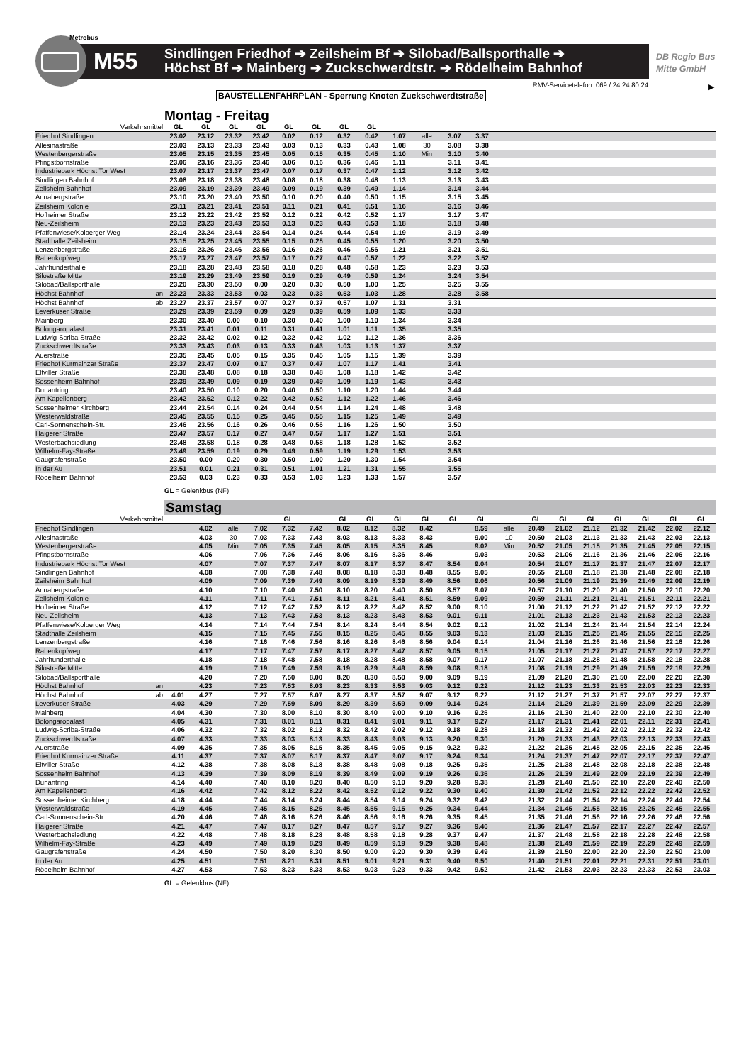Metrobus
M55
Sindlingen Friedhof ➔ Zeilsheim Bf ➔ Silobad/Ballsporthalle ➔
Höchst Bf ➔ Mainberg ➔ Zuckschwerdtstr. ➔ Rödelheim Bahnhof
DB Regio Bus
Mitte GmbH
RMV-Servicetelefon: 069 / 24 24 80 24 ▶
BAUSTELLENFAHRPLAN - Sperrung Knoten Zuckschwerdtstraße
Montag - Freitag
| Verkehrsmittel | | GL | GL | GL | GL | GL | GL | GL | GL | | | | | |
| --- | --- | --- | --- | --- | --- | --- | --- | --- | --- | --- | --- | --- | --- | --- |
| Friedhof Sindlingen | | 23.02 | 23.12 | 23.32 | 23.42 | 0.02 | 0.12 | 0.32 | 0.42 | 1.07 | alle | 3.07 | 3.37 | |
| Allesinastraße | | 23.03 | 23.13 | 23.33 | 23.43 | 0.03 | 0.13 | 0.33 | 0.43 | 1.08 | 30 | 3.08 | 3.38 | |
| Westenbergerstraße | | 23.05 | 23.15 | 23.35 | 23.45 | 0.05 | 0.15 | 0.35 | 0.45 | 1.10 | Min | 3.10 | 3.40 | |
| Pfingstbornstraße | | 23.06 | 23.16 | 23.36 | 23.46 | 0.06 | 0.16 | 0.36 | 0.46 | 1.11 | | 3.11 | 3.41 | |
| Industriepark Höchst Tor West | | 23.07 | 23.17 | 23.37 | 23.47 | 0.07 | 0.17 | 0.37 | 0.47 | 1.12 | | 3.12 | 3.42 | |
| Sindlingen Bahnhof | | 23.08 | 23.18 | 23.38 | 23.48 | 0.08 | 0.18 | 0.38 | 0.48 | 1.13 | | 3.13 | 3.43 | |
| Zeilsheim Bahnhof | | 23.09 | 23.19 | 23.39 | 23.49 | 0.09 | 0.19 | 0.39 | 0.49 | 1.14 | | 3.14 | 3.44 | |
| Annabergstraße | | 23.10 | 23.20 | 23.40 | 23.50 | 0.10 | 0.20 | 0.40 | 0.50 | 1.15 | | 3.15 | 3.45 | |
| Zeilsheim Kolonie | | 23.11 | 23.21 | 23.41 | 23.51 | 0.11 | 0.21 | 0.41 | 0.51 | 1.16 | | 3.16 | 3.46 | |
| Hofheimer Straße | | 23.12 | 23.22 | 23.42 | 23.52 | 0.12 | 0.22 | 0.42 | 0.52 | 1.17 | | 3.17 | 3.47 | |
| Neu-Zeilsheim | | 23.13 | 23.23 | 23.43 | 23.53 | 0.13 | 0.23 | 0.43 | 0.53 | 1.18 | | 3.18 | 3.48 | |
| Pfaffenwiese/Kolberger Weg | | 23.14 | 23.24 | 23.44 | 23.54 | 0.14 | 0.24 | 0.44 | 0.54 | 1.19 | | 3.19 | 3.49 | |
| Stadthalle Zeilsheim | | 23.15 | 23.25 | 23.45 | 23.55 | 0.15 | 0.25 | 0.45 | 0.55 | 1.20 | | 3.20 | 3.50 | |
| Lenzenbergstraße | | 23.16 | 23.26 | 23.46 | 23.56 | 0.16 | 0.26 | 0.46 | 0.56 | 1.21 | | 3.21 | 3.51 | |
| Rabenkopfweg | | 23.17 | 23.27 | 23.47 | 23.57 | 0.17 | 0.27 | 0.47 | 0.57 | 1.22 | | 3.22 | 3.52 | |
| Jahrhunderthalle | | 23.18 | 23.28 | 23.48 | 23.58 | 0.18 | 0.28 | 0.48 | 0.58 | 1.23 | | 3.23 | 3.53 | |
| Silostraße Mitte | | 23.19 | 23.29 | 23.49 | 23.59 | 0.19 | 0.29 | 0.49 | 0.59 | 1.24 | | 3.24 | 3.54 | |
| Silobad/Ballsporthalle | | 23.20 | 23.30 | 23.50 | 0.00 | 0.20 | 0.30 | 0.50 | 1.00 | 1.25 | | 3.25 | 3.55 | |
| Höchst Bahnhof | an | 23.23 | 23.33 | 23.53 | 0.03 | 0.23 | 0.33 | 0.53 | 1.03 | 1.28 | | 3.28 | 3.58 | |
| Höchst Bahnhof | ab | 23.27 | 23.37 | 23.57 | 0.07 | 0.27 | 0.37 | 0.57 | 1.07 | 1.31 | | 3.31 | | |
| Leverkuser Straße | | 23.29 | 23.39 | 23.59 | 0.09 | 0.29 | 0.39 | 0.59 | 1.09 | 1.33 | | 3.33 | | |
| Mainberg | | 23.30 | 23.40 | 0.00 | 0.10 | 0.30 | 0.40 | 1.00 | 1.10 | 1.34 | | 3.34 | | |
| Bolongaropalast | | 23.31 | 23.41 | 0.01 | 0.11 | 0.31 | 0.41 | 1.01 | 1.11 | 1.35 | | 3.35 | | |
| Ludwig-Scriba-Straße | | 23.32 | 23.42 | 0.02 | 0.12 | 0.32 | 0.42 | 1.02 | 1.12 | 1.36 | | 3.36 | | |
| Zuckschwerdtstraße | | 23.33 | 23.43 | 0.03 | 0.13 | 0.33 | 0.43 | 1.03 | 1.13 | 1.37 | | 3.37 | | |
| Auerstraße | | 23.35 | 23.45 | 0.05 | 0.15 | 0.35 | 0.45 | 1.05 | 1.15 | 1.39 | | 3.39 | | |
| Friedhof Kurmainzer Straße | | 23.37 | 23.47 | 0.07 | 0.17 | 0.37 | 0.47 | 1.07 | 1.17 | 1.41 | | 3.41 | | |
| Eltviller Straße | | 23.38 | 23.48 | 0.08 | 0.18 | 0.38 | 0.48 | 1.08 | 1.18 | 1.42 | | 3.42 | | |
| Sossenheim Bahnhof | | 23.39 | 23.49 | 0.09 | 0.19 | 0.39 | 0.49 | 1.09 | 1.19 | 1.43 | | 3.43 | | |
| Dunantring | | 23.40 | 23.50 | 0.10 | 0.20 | 0.40 | 0.50 | 1.10 | 1.20 | 1.44 | | 3.44 | | |
| Am Kapellenberg | | 23.42 | 23.52 | 0.12 | 0.22 | 0.42 | 0.52 | 1.12 | 1.22 | 1.46 | | 3.46 | | |
| Sossenheimer Kirchberg | | 23.44 | 23.54 | 0.14 | 0.24 | 0.44 | 0.54 | 1.14 | 1.24 | 1.48 | | 3.48 | | |
| Westerwaldstraße | | 23.45 | 23.55 | 0.15 | 0.25 | 0.45 | 0.55 | 1.15 | 1.25 | 1.49 | | 3.49 | | |
| Carl-Sonnenschein-Str. | | 23.46 | 23.56 | 0.16 | 0.26 | 0.46 | 0.56 | 1.16 | 1.26 | 1.50 | | 3.50 | | |
| Haigerer Straße | | 23.47 | 23.57 | 0.17 | 0.27 | 0.47 | 0.57 | 1.17 | 1.27 | 1.51 | | 3.51 | | |
| Westerbachsiedlung | | 23.48 | 23.58 | 0.18 | 0.28 | 0.48 | 0.58 | 1.18 | 1.28 | 1.52 | | 3.52 | | |
| Wilhelm-Fay-Straße | | 23.49 | 23.59 | 0.19 | 0.29 | 0.49 | 0.59 | 1.19 | 1.29 | 1.53 | | 3.53 | | |
| Gaugrafenstraße | | 23.50 | 0.00 | 0.20 | 0.30 | 0.50 | 1.00 | 1.20 | 1.30 | 1.54 | | 3.54 | | |
| In der Au | | 23.51 | 0.01 | 0.21 | 0.31 | 0.51 | 1.01 | 1.21 | 1.31 | 1.55 | | 3.55 | | |
| Rödelheim Bahnhof | | 23.53 | 0.03 | 0.23 | 0.33 | 0.53 | 1.03 | 1.23 | 1.33 | 1.57 | | 3.57 | | |
GL = Gelenkbus (NF)
Samstag
| Verkehrsmittel | | | | | | GL | | GL | GL | GL | GL | GL | GL | | GL | GL | GL | GL | GL | GL | GL |
| --- | --- | --- | --- | --- | --- | --- | --- | --- | --- | --- | --- | --- | --- | --- | --- | --- | --- | --- | --- | --- | --- |
| Friedhof Sindlingen | | | 4.02 | alle | 7.02 | 7.32 | 7.42 | 8.02 | 8.12 | 8.32 | 8.42 | | 8.59 | alle | 20.49 | 21.02 | 21.12 | 21.32 | 21.42 | 22.02 | 22.12 |
| Allesinastraße | | | 4.03 | 30 | 7.03 | 7.33 | 7.43 | 8.03 | 8.13 | 8.33 | 8.43 | | 9.00 | 10 | 20.50 | 21.03 | 21.13 | 21.33 | 21.43 | 22.03 | 22.13 |
| Westenbergerstraße | | | 4.05 | Min | 7.05 | 7.35 | 7.45 | 8.05 | 8.15 | 8.35 | 8.45 | | 9.02 | Min | 20.52 | 21.05 | 21.15 | 21.35 | 21.45 | 22.05 | 22.15 |
| Pfingstbornstraße | | | 4.06 | | 7.06 | 7.36 | 7.46 | 8.06 | 8.16 | 8.36 | 8.46 | | 9.03 | | 20.53 | 21.06 | 21.16 | 21.36 | 21.46 | 22.06 | 22.16 |
| Industriepark Höchst Tor West | | | 4.07 | | 7.07 | 7.37 | 7.47 | 8.07 | 8.17 | 8.37 | 8.47 | 8.54 | 9.04 | | 20.54 | 21.07 | 21.17 | 21.37 | 21.47 | 22.07 | 22.17 |
| Sindlingen Bahnhof | | | 4.08 | | 7.08 | 7.38 | 7.48 | 8.08 | 8.18 | 8.38 | 8.48 | 8.55 | 9.05 | | 20.55 | 21.08 | 21.18 | 21.38 | 21.48 | 22.08 | 22.18 |
| Zeilsheim Bahnhof | | | 4.09 | | 7.09 | 7.39 | 7.49 | 8.09 | 8.19 | 8.39 | 8.49 | 8.56 | 9.06 | | 20.56 | 21.09 | 21.19 | 21.39 | 21.49 | 22.09 | 22.19 |
| Annabergstraße | | | 4.10 | | 7.10 | 7.40 | 7.50 | 8.10 | 8.20 | 8.40 | 8.50 | 8.57 | 9.07 | | 20.57 | 21.10 | 21.20 | 21.40 | 21.50 | 22.10 | 22.20 |
| Zeilsheim Kolonie | | | 4.11 | | 7.11 | 7.41 | 7.51 | 8.11 | 8.21 | 8.41 | 8.51 | 8.59 | 9.09 | | 20.59 | 21.11 | 21.21 | 21.41 | 21.51 | 22.11 | 22.21 |
| Hofheimer Straße | | | 4.12 | | 7.12 | 7.42 | 7.52 | 8.12 | 8.22 | 8.42 | 8.52 | 9.00 | 9.10 | | 21.00 | 21.12 | 21.22 | 21.42 | 21.52 | 22.12 | 22.22 |
| Neu-Zeilsheim | | | 4.13 | | 7.13 | 7.43 | 7.53 | 8.13 | 8.23 | 8.43 | 8.53 | 9.01 | 9.11 | | 21.01 | 21.13 | 21.23 | 21.43 | 21.53 | 22.13 | 22.23 |
| Pfaffenwiese/Kolberger Weg | | | 4.14 | | 7.14 | 7.44 | 7.54 | 8.14 | 8.24 | 8.44 | 8.54 | 9.02 | 9.12 | | 21.02 | 21.14 | 21.24 | 21.44 | 21.54 | 22.14 | 22.24 |
| Stadthalle Zeilsheim | | | 4.15 | | 7.15 | 7.45 | 7.55 | 8.15 | 8.25 | 8.45 | 8.55 | 9.03 | 9.13 | | 21.03 | 21.15 | 21.25 | 21.45 | 21.55 | 22.15 | 22.25 |
| Lenzenbergstraße | | | 4.16 | | 7.16 | 7.46 | 7.56 | 8.16 | 8.26 | 8.46 | 8.56 | 9.04 | 9.14 | | 21.04 | 21.16 | 21.26 | 21.46 | 21.56 | 22.16 | 22.26 |
| Rabenkopfweg | | | 4.17 | | 7.17 | 7.47 | 7.57 | 8.17 | 8.27 | 8.47 | 8.57 | 9.05 | 9.15 | | 21.05 | 21.17 | 21.27 | 21.47 | 21.57 | 22.17 | 22.27 |
| Jahrhunderthalle | | | 4.18 | | 7.18 | 7.48 | 7.58 | 8.18 | 8.28 | 8.48 | 8.58 | 9.07 | 9.17 | | 21.07 | 21.18 | 21.28 | 21.48 | 21.58 | 22.18 | 22.28 |
| Silostraße Mitte | | | 4.19 | | 7.19 | 7.49 | 7.59 | 8.19 | 8.29 | 8.49 | 8.59 | 9.08 | 9.18 | | 21.08 | 21.19 | 21.29 | 21.49 | 21.59 | 22.19 | 22.29 |
| Silobad/Ballsporthalle | | | 4.20 | | 7.20 | 7.50 | 8.00 | 8.20 | 8.30 | 8.50 | 9.00 | 9.09 | 9.19 | | 21.09 | 21.20 | 21.30 | 21.50 | 22.00 | 22.20 | 22.30 |
| Höchst Bahnhof | an | | 4.23 | | 7.23 | 7.53 | 8.03 | 8.23 | 8.33 | 8.53 | 9.03 | 9.12 | 9.22 | | 21.12 | 21.23 | 21.33 | 21.53 | 22.03 | 22.23 | 22.33 |
| Höchst Bahnhof | ab | 4.01 | 4.27 | | 7.27 | 7.57 | 8.07 | 8.27 | 8.37 | 8.57 | 9.07 | 9.12 | 9.22 | | 21.12 | 21.27 | 21.37 | 21.57 | 22.07 | 22.27 | 22.37 |
| Leverkuser Straße | | 4.03 | 4.29 | | 7.29 | 7.59 | 8.09 | 8.29 | 8.39 | 8.59 | 9.09 | 9.14 | 9.24 | | 21.14 | 21.29 | 21.39 | 21.59 | 22.09 | 22.29 | 22.39 |
| Mainberg | | 4.04 | 4.30 | | 7.30 | 8.00 | 8.10 | 8.30 | 8.40 | 9.00 | 9.10 | 9.16 | 9.26 | | 21.16 | 21.30 | 21.40 | 22.00 | 22.10 | 22.30 | 22.40 |
| Bolongaropalast | | 4.05 | 4.31 | | 7.31 | 8.01 | 8.11 | 8.31 | 8.41 | 9.01 | 9.11 | 9.17 | 9.27 | | 21.17 | 21.31 | 21.41 | 22.01 | 22.11 | 22.31 | 22.41 |
| Ludwig-Scriba-Straße | | 4.06 | 4.32 | | 7.32 | 8.02 | 8.12 | 8.32 | 8.42 | 9.02 | 9.12 | 9.18 | 9.28 | | 21.18 | 21.32 | 21.42 | 22.02 | 22.12 | 22.32 | 22.42 |
| Zuckschwerdtstraße | | 4.07 | 4.33 | | 7.33 | 8.03 | 8.13 | 8.33 | 8.43 | 9.03 | 9.13 | 9.20 | 9.30 | | 21.20 | 21.33 | 21.43 | 22.03 | 22.13 | 22.33 | 22.43 |
| Auerstraße | | 4.09 | 4.35 | | 7.35 | 8.05 | 8.15 | 8.35 | 8.45 | 9.05 | 9.15 | 9.22 | 9.32 | | 21.22 | 21.35 | 21.45 | 22.05 | 22.15 | 22.35 | 22.45 |
| Friedhof Kurmainzer Straße | | 4.11 | 4.37 | | 7.37 | 8.07 | 8.17 | 8.37 | 8.47 | 9.07 | 9.17 | 9.24 | 9.34 | | 21.24 | 21.37 | 21.47 | 22.07 | 22.17 | 22.37 | 22.47 |
| Eltviller Straße | | 4.12 | 4.38 | | 7.38 | 8.08 | 8.18 | 8.38 | 8.48 | 9.08 | 9.18 | 9.25 | 9.35 | | 21.25 | 21.38 | 21.48 | 22.08 | 22.18 | 22.38 | 22.48 |
| Sossenheim Bahnhof | | 4.13 | 4.39 | | 7.39 | 8.09 | 8.19 | 8.39 | 8.49 | 9.09 | 9.19 | 9.26 | 9.36 | | 21.26 | 21.39 | 21.49 | 22.09 | 22.19 | 22.39 | 22.49 |
| Dunantring | | 4.14 | 4.40 | | 7.40 | 8.10 | 8.20 | 8.40 | 8.50 | 9.10 | 9.20 | 9.28 | 9.38 | | 21.28 | 21.40 | 21.50 | 22.10 | 22.20 | 22.40 | 22.50 |
| Am Kapellenberg | | 4.16 | 4.42 | | 7.42 | 8.12 | 8.22 | 8.42 | 8.52 | 9.12 | 9.22 | 9.30 | 9.40 | | 21.30 | 21.42 | 21.52 | 22.12 | 22.22 | 22.42 | 22.52 |
| Sossenheimer Kirchberg | | 4.18 | 4.44 | | 7.44 | 8.14 | 8.24 | 8.44 | 8.54 | 9.14 | 9.24 | 9.32 | 9.42 | | 21.32 | 21.44 | 21.54 | 22.14 | 22.24 | 22.44 | 22.54 |
| Westerwaldstraße | | 4.19 | 4.45 | | 7.45 | 8.15 | 8.25 | 8.45 | 8.55 | 9.15 | 9.25 | 9.34 | 9.44 | | 21.34 | 21.45 | 21.55 | 22.15 | 22.25 | 22.45 | 22.55 |
| Carl-Sonnenschein-Str. | | 4.20 | 4.46 | | 7.46 | 8.16 | 8.26 | 8.46 | 8.56 | 9.16 | 9.26 | 9.35 | 9.45 | | 21.35 | 21.46 | 21.56 | 22.16 | 22.26 | 22.46 | 22.56 |
| Haigerer Straße | | 4.21 | 4.47 | | 7.47 | 8.17 | 8.27 | 8.47 | 8.57 | 9.17 | 9.27 | 9.36 | 9.46 | | 21.36 | 21.47 | 21.57 | 22.17 | 22.27 | 22.47 | 22.57 |
| Westerbachsiedlung | | 4.22 | 4.48 | | 7.48 | 8.18 | 8.28 | 8.48 | 8.58 | 9.18 | 9.28 | 9.37 | 9.47 | | 21.37 | 21.48 | 21.58 | 22.18 | 22.28 | 22.48 | 22.58 |
| Wilhelm-Fay-Straße | | 4.23 | 4.49 | | 7.49 | 8.19 | 8.29 | 8.49 | 8.59 | 9.19 | 9.29 | 9.38 | 9.48 | | 21.38 | 21.49 | 21.59 | 22.19 | 22.29 | 22.49 | 22.59 |
| Gaugrafenstraße | | 4.24 | 4.50 | | 7.50 | 8.20 | 8.30 | 8.50 | 9.00 | 9.20 | 9.30 | 9.39 | 9.49 | | 21.39 | 21.50 | 22.00 | 22.20 | 22.30 | 22.50 | 23.00 |
| In der Au | | 4.25 | 4.51 | | 7.51 | 8.21 | 8.31 | 8.51 | 9.01 | 9.21 | 9.31 | 9.40 | 9.50 | | 21.40 | 21.51 | 22.01 | 22.21 | 22.31 | 22.51 | 23.01 |
| Rödelheim Bahnhof | | 4.27 | 4.53 | | 7.53 | 8.23 | 8.33 | 8.53 | 9.03 | 9.23 | 9.33 | 9.42 | 9.52 | | 21.42 | 21.53 | 22.03 | 22.23 | 22.33 | 22.53 | 23.03 |
GL = Gelenkbus (NF)